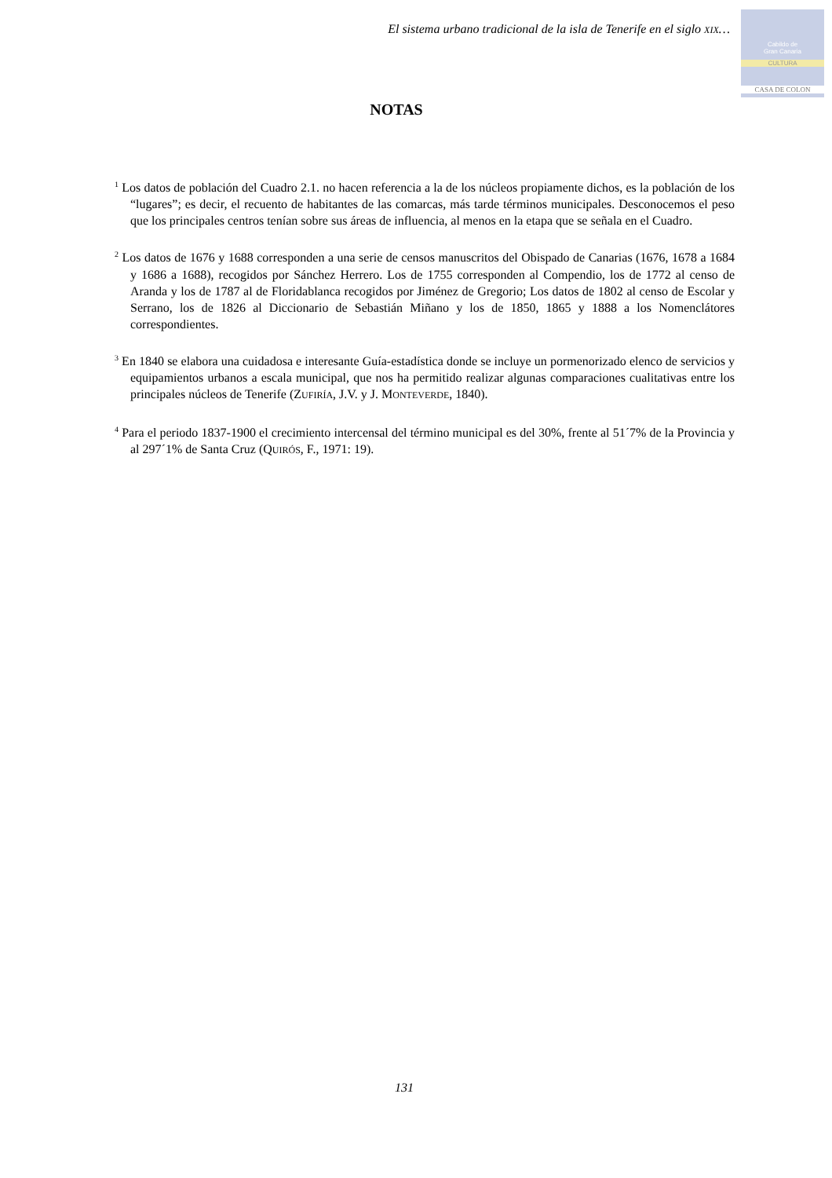El sistema urbano tradicional de la isla de Tenerife en el siglo XIX…
Cabildo de
Gran Canaria
CULTURA
CASA DE COLON
NOTAS
<sup>1</sup> Los datos de población del Cuadro 2.1. no hacen referencia a la de los núcleos propiamente dichos, es la población de los “lugares”; es decir, el recuento de habitantes de las comarcas, más tarde términos municipales. Desconocemos el peso que los principales centros tenían sobre sus áreas de influencia, al menos en la etapa que se señala en el Cuadro.
<sup>2</sup> Los datos de 1676 y 1688 corresponden a una serie de censos manuscritos del Obispado de Canarias (1676, 1678 a 1684 y 1686 a 1688), recogidos por Sánchez Herrero. Los de 1755 corresponden al Compendio, los de 1772 al censo de Aranda y los de 1787 al de Floridablanca recogidos por Jiménez de Gregorio; Los datos de 1802 al censo de Escolar y Serrano, los de 1826 al Diccionario de Sebastián Miñano y los de 1850, 1865 y 1888 a los Nomenclátores correspondientes.
<sup>3</sup> En 1840 se elabora una cuidadosa e interesante Guía-estadística donde se incluye un pormenorizado elenco de servicios y equipamientos urbanos a escala municipal, que nos ha permitido realizar algunas comparaciones cualitativas entre los principales núcleos de Tenerife (ZUFIRÍA, J.V. y J. MONTEVERDE, 1840).
<sup>4</sup> Para el periodo 1837-1900 el crecimiento intercensal del término municipal es del 30%, frente al 51´7% de la Provincia y al 297´1% de Santa Cruz (QUIRÓS, F., 1971: 19).
131